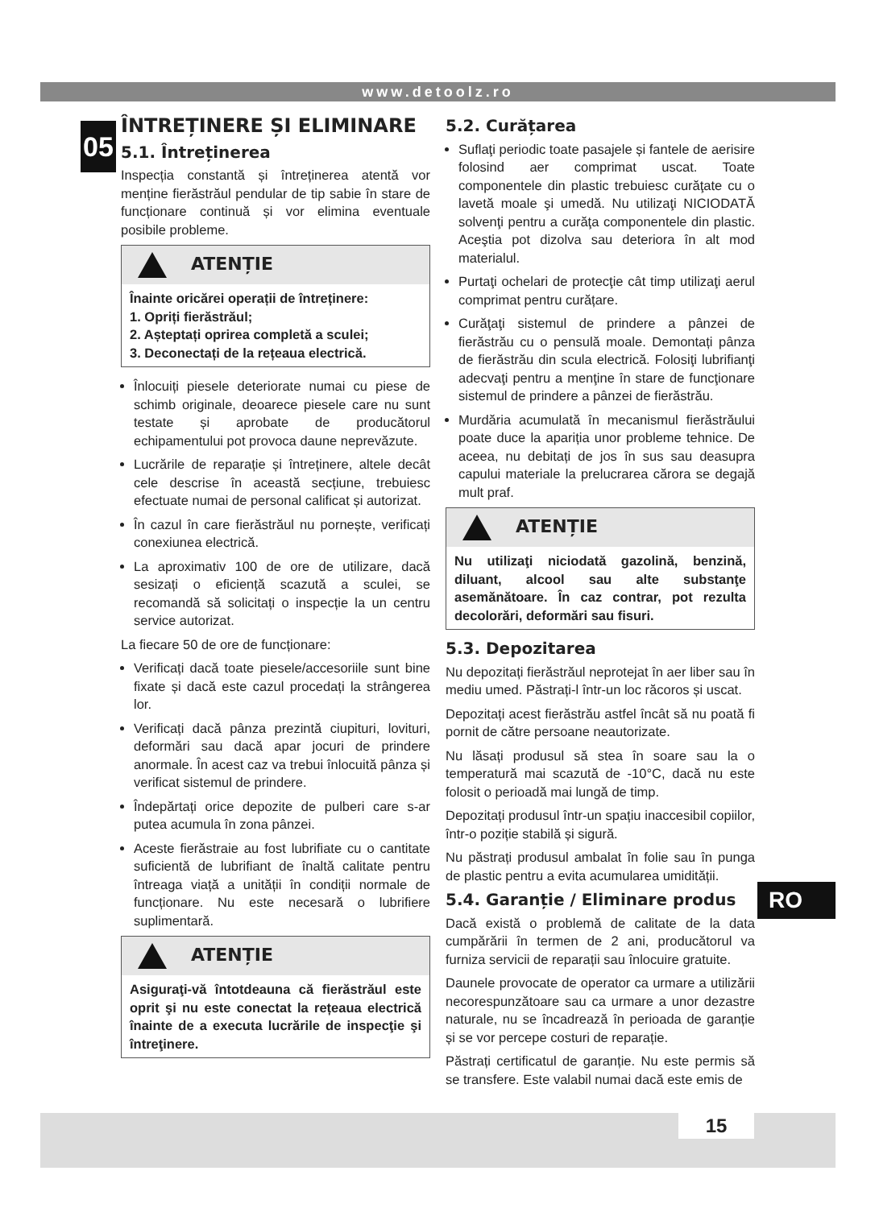www.detoolz.ro
05
ÎNTREȚINERE ȘI ELIMINARE
5.1. Întreținerea
Inspecția constantă și întreținerea atentă vor menține fierăstrăul pendular de tip sabie în stare de funcționare continuă și vor elimina eventuale posibile probleme.
ATENȚIE
Înainte oricărei operații de întreținere:
1. Opriți fierăstrăul;
2. Așteptați oprirea completă a sculei;
3. Deconectați de la rețeaua electrică.
Înlocuiți piesele deteriorate numai cu piese de schimb originale, deoarece piesele care nu sunt testate și aprobate de producătorul echipamentului pot provoca daune neprevăzute.
Lucrările de reparație și întreținere, altele decât cele descrise în această secțiune, trebuiesc efectuate numai de personal calificat și autorizat.
În cazul în care fierăstrăul nu pornește, verificați conexiunea electrică.
La aproximativ 100 de ore de utilizare, dacă sesizați o eficiență scazută a sculei, se recomandă să solicitați o inspecție la un centru service autorizat.
La fiecare 50 de ore de funcționare:
Verificați dacă toate piesele/accesoriile sunt bine fixate și dacă este cazul procedați la strângerea lor.
Verificați dacă pânza prezintă ciupituri, lovituri, deformări sau dacă apar jocuri de prindere anormale. În acest caz va trebui înlocuită pânza și verificat sistemul de prindere.
Îndepărtați orice depozite de pulberi care s-ar putea acumula în zona pânzei.
Aceste fierăstraie au fost lubrifiate cu o cantitate suficientă de lubrifiant de înaltă calitate pentru întreaga viață a unității în condiții normale de funcționare. Nu este necesară o lubrifiere suplimentară.
ATENȚIE
Asiguraţi-vă întotdeauna că fierăstrăul este oprit şi nu este conectat la rețeaua electrică înainte de a executa lucrările de inspecţie şi întreţinere.
5.2. Curățarea
Suflaţi periodic toate pasajele și fantele de aerisire folosind aer comprimat uscat. Toate componentele din plastic trebuiesc curăţate cu o lavetă moale şi umedă. Nu utilizaţi NICIODATĂ solvenţi pentru a curăţa componentele din plastic. Aceştia pot dizolva sau deteriora în alt mod materialul.
Purtaţi ochelari de protecţie cât timp utilizaţi aerul comprimat pentru curățare.
Curăţaţi sistemul de prindere a pânzei de fierăstrău cu o pensulă moale. Demontați pânza de fierăstrău din scula electrică. Folosiţi lubrifianţi adecvaţi pentru a menţine în stare de funcţionare sistemul de prindere a pânzei de fierăstrău.
Murdăria acumulată în mecanismul fierăstrăului poate duce la apariția unor probleme tehnice. De aceea, nu debitați de jos în sus sau deasupra capului materiale la prelucrarea cărora se degajă mult praf.
ATENȚIE
Nu utilizaţi niciodată gazolină, benzină, diluant, alcool sau alte substanţe asemănătoare. În caz contrar, pot rezulta decolorări, deformări sau fisuri.
5.3. Depozitarea
Nu depozitați fierăstrăul neprotejat în aer liber sau în mediu umed. Păstrați-l într-un loc răcoros și uscat.
Depozitați acest fierăstrău astfel încât să nu poată fi pornit de către persoane neautorizate.
Nu lăsați produsul să stea în soare sau la o temperatură mai scazută de -10°C, dacă nu este folosit o perioadă mai lungă de timp.
Depozitați produsul într-un spațiu inaccesibil copiilor, într-o poziție stabilă și sigură.
Nu păstrați produsul ambalat în folie sau în punga de plastic pentru a evita acumularea umidității.
5.4. Garanție / Eliminare produs
Dacă există o problemă de calitate de la data cumpărării în termen de 2 ani, producătorul va furniza servicii de reparații sau înlocuire gratuite.
Daunele provocate de operator ca urmare a utilizării necorespunzătoare sau ca urmare a unor dezastre naturale, nu se încadrează în perioada de garanție și se vor percepe costuri de reparație.
Păstrați certificatul de garanție. Nu este permis să se transfere. Este valabil numai dacă este emis de
RO
15